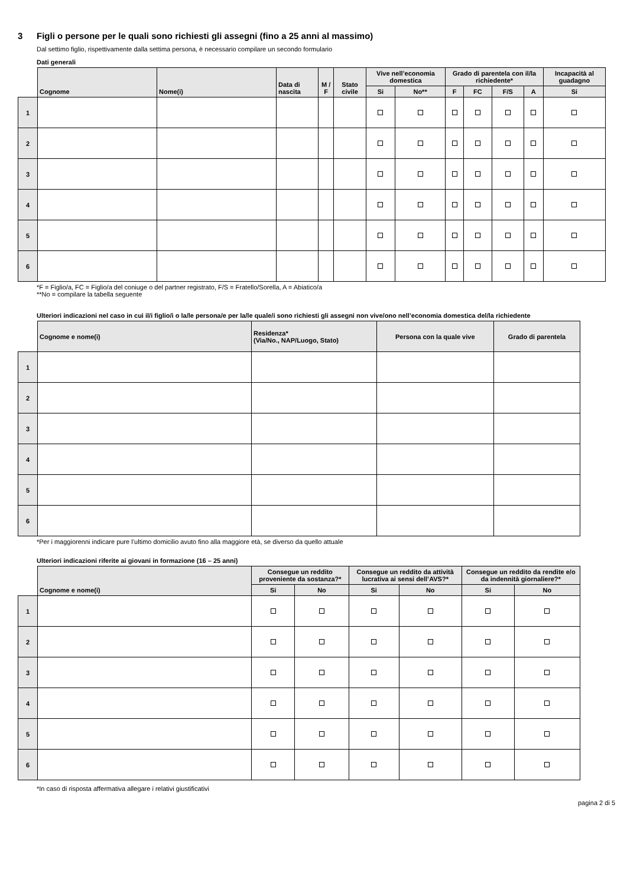3 Figli o persone per le quali sono richiesti gli assegni (fino a 25 anni al massimo)
Dal settimo figlio, rispettivamente dalla settima persona, è necessario compilare un secondo formulario
Dati generali
| | Cognome | Nome(i) | Data di nascita | M / F | Stato civile | Vive nell’economia domestica | | Grado di parentela con il/la richiedente* | | | | Incapacità al guadagno |
| --- | --- | --- | --- | --- | --- | --- | --- | --- | --- | --- | --- | --- |
| | | | | | | Si | No** | F | FC | F/S | A | Si |
| 1 | | | | | | | | | | | | |
| 2 | | | | | | | | | | | | |
| 3 | | | | | | | | | | | | |
| 4 | | | | | | | | | | | | |
| 5 | | | | | | | | | | | | |
| 6 | | | | | | | | | | | | |
*F = Figlio/a, FC = Figlio/a del coniuge o del partner registrato, F/S = Fratello/Sorella, A = Abiatico/a
**No = compilare la tabella seguente
Ulteriori indicazioni nel caso in cui il/i figlio/i o la/le persona/e per la/le quale/i sono richiesti gli assegni non vive/ono nell’economia domestica del/la richiedente
| | Cognome e nome(i) | Residenza* (Via/No., NAP/Luogo, Stato) | Persona con la quale vive | Grado di parentela |
| --- | --- | --- | --- | --- |
| 1 | | | | |
| 2 | | | | |
| 3 | | | | |
| 4 | | | | |
| 5 | | | | |
| 6 | | | | |
*Per i maggiorenni indicare pure l’ultimo domicilio avuto fino alla maggiore età, se diverso da quello attuale
Ulteriori indicazioni riferite ai giovani in formazione (16 – 25 anni)
| | Cognome e nome(i) | Consegue un reddito proveniente da sostanza?* | | Consegue un reddito da attività lucrativa ai sensi dell’AVS?* | | Consegue un reddito da rendite e/o da indennità giornaliere?* | |
| --- | --- | --- | --- | --- | --- | --- | --- |
| | | Si | No | Si | No | Si | No |
| 1 | | | | | | | |
| 2 | | | | | | | |
| 3 | | | | | | | |
| 4 | | | | | | | |
| 5 | | | | | | | |
| 6 | | | | | | | |
*In caso di risposta affermativa allegare i relativi giustificativi
pagina 2 di 5